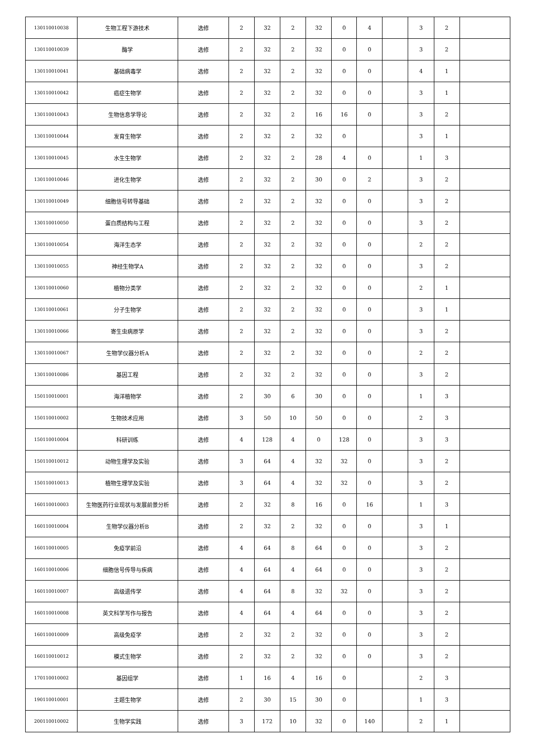| 130110010038 | 生物工程下游技术 | 选修 | 2 | 32 | 2 | 32 | 0 | 4 | | 3 | 2 | |
| 130110010039 | 酶学 | 选修 | 2 | 32 | 2 | 32 | 0 | 0 | | 3 | 2 | |
| 130110010041 | 基础病毒学 | 选修 | 2 | 32 | 2 | 32 | 0 | 0 | | 4 | 1 | |
| 130110010042 | 癌症生物学 | 选修 | 2 | 32 | 2 | 32 | 0 | 0 | | 3 | 1 | |
| 130110010043 | 生物信息学导论 | 选修 | 2 | 32 | 2 | 16 | 16 | 0 | | 3 | 2 | |
| 130110010044 | 发育生物学 | 选修 | 2 | 32 | 2 | 32 | 0 | | | 3 | 1 | |
| 130110010045 | 水生生物学 | 选修 | 2 | 32 | 2 | 28 | 4 | 0 | | 1 | 3 | |
| 130110010046 | 进化生物学 | 选修 | 2 | 32 | 2 | 30 | 0 | 2 | | 3 | 2 | |
| 130110010049 | 细胞信号转导基础 | 选修 | 2 | 32 | 2 | 32 | 0 | 0 | | 3 | 2 | |
| 130110010050 | 蛋白质结构与工程 | 选修 | 2 | 32 | 2 | 32 | 0 | 0 | | 3 | 2 | |
| 130110010054 | 海洋生态学 | 选修 | 2 | 32 | 2 | 32 | 0 | 0 | | 2 | 2 | |
| 130110010055 | 神经生物学A | 选修 | 2 | 32 | 2 | 32 | 0 | 0 | | 3 | 2 | |
| 130110010060 | 植物分类学 | 选修 | 2 | 32 | 2 | 32 | 0 | 0 | | 2 | 1 | |
| 130110010061 | 分子生物学 | 选修 | 2 | 32 | 2 | 32 | 0 | 0 | | 3 | 1 | |
| 130110010066 | 寄生虫病原学 | 选修 | 2 | 32 | 2 | 32 | 0 | 0 | | 3 | 2 | |
| 130110010067 | 生物学仪器分析A | 选修 | 2 | 32 | 2 | 32 | 0 | 0 | | 2 | 2 | |
| 130110010086 | 基因工程 | 选修 | 2 | 32 | 2 | 32 | 0 | 0 | | 3 | 2 | |
| 150110010001 | 海洋植物学 | 选修 | 2 | 30 | 6 | 30 | 0 | 0 | | 1 | 3 | |
| 150110010002 | 生物技术应用 | 选修 | 3 | 50 | 10 | 50 | 0 | 0 | | 2 | 3 | |
| 150110010004 | 科研训练 | 选修 | 4 | 128 | 4 | 0 | 128 | 0 | | 3 | 3 | |
| 150110010012 | 动物生理学及实验 | 选修 | 3 | 64 | 4 | 32 | 32 | 0 | | 3 | 2 | |
| 150110010013 | 植物生理学及实验 | 选修 | 3 | 64 | 4 | 32 | 32 | 0 | | 3 | 2 | |
| 160110010003 | 生物医药行业现状与发展前景分析 | 选修 | 2 | 32 | 8 | 16 | 0 | 16 | | 1 | 3 | |
| 160110010004 | 生物学仪器分析B | 选修 | 2 | 32 | 2 | 32 | 0 | 0 | | 3 | 1 | |
| 160110010005 | 免疫学前沿 | 选修 | 4 | 64 | 8 | 64 | 0 | 0 | | 3 | 2 | |
| 160110010006 | 细胞信号传导与疾病 | 选修 | 4 | 64 | 4 | 64 | 0 | 0 | | 3 | 2 | |
| 160110010007 | 高级遗传学 | 选修 | 4 | 64 | 8 | 32 | 32 | 0 | | 3 | 2 | |
| 160110010008 | 英文科学写作与报告 | 选修 | 4 | 64 | 4 | 64 | 0 | 0 | | 3 | 2 | |
| 160110010009 | 高级免疫学 | 选修 | 2 | 32 | 2 | 32 | 0 | 0 | | 3 | 2 | |
| 160110010012 | 模式生物学 | 选修 | 2 | 32 | 2 | 32 | 0 | 0 | | 3 | 2 | |
| 170110010002 | 基因组学 | 选修 | 1 | 16 | 4 | 16 | 0 | | | 2 | 3 | |
| 190110010001 | 主题生物学 | 选修 | 2 | 30 | 15 | 30 | 0 | | | 1 | 3 | |
| 200110010002 | 生物学实践 | 选修 | 3 | 172 | 10 | 32 | 0 | 140 | | 2 | 1 | |